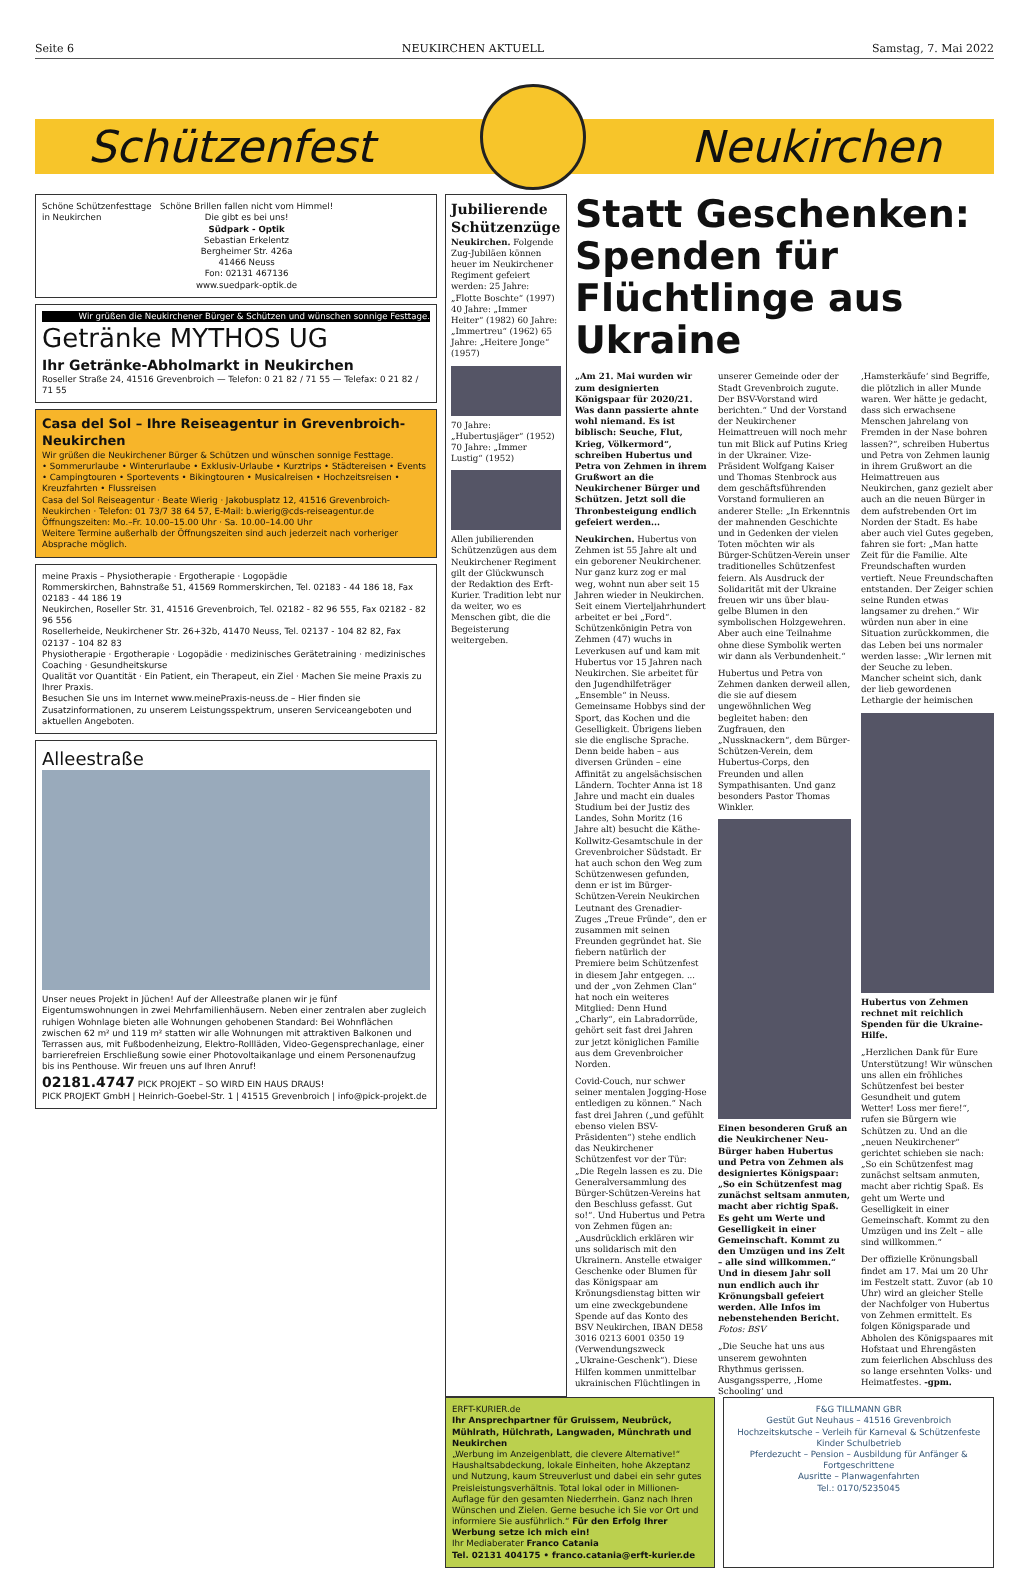Seite 6 NEUKIRCHEN AKTUELL Samstag, 7. Mai 2022
Schützenfest Neukirchen
Schöne Schützenfesttage in Neukirchen
Schöne Brillen fallen nicht vom Himmel!
Die gibt es bei uns!
Südpark - Optik
Sebastian Erkelentz
Bergheimer Str. 426a
41466 Neuss
Fon: 02131 467136
www.suedpark-optik.de
Wir grüßen die Neukirchener Bürger & Schützen und wünschen sonnige Festtage.
Getränke MYTHOS UG
Ihr Getränke-Abholmarkt in Neukirchen
Roseller Straße 24, 41516 Grevenbroich — Telefon: 0 21 82 / 71 55 — Telefax: 0 21 82 / 71 55
Casa del Sol – Ihre Reiseagentur in Grevenbroich-Neukirchen
Wir grüßen die Neukirchener Bürger & Schützen und wünschen sonnige Festtage.
• Sommerurlaube • Winterurlaube • Exklusiv-Urlaube • Kurztrips • Städtereisen • Events • Campingtouren • Sportevents • Bikingtouren • Musicalreisen • Hochzeitsreisen • Kreuzfahrten • Flussreisen
Casa del Sol Reiseagentur · Beate Wierig · Jakobusplatz 12, 41516 Grevenbroich-Neukirchen · Telefon: 01 73/7 38 64 57, E-Mail: b.wierig@cds-reiseagentur.de
Öffnungszeiten: Mo.–Fr. 10.00–15.00 Uhr · Sa. 10.00–14.00 Uhr
Weitere Termine außerhalb der Öffnungszeiten sind auch jederzeit nach vorheriger Absprache möglich.
meine Praxis – Physiotherapie · Ergotherapie · Logopädie
Rommerskirchen, Bahnstraße 51, 41569 Rommerskirchen, Tel. 02183 - 44 186 18, Fax 02183 - 44 186 19
Neukirchen, Roseller Str. 31, 41516 Grevenbroich, Tel. 02182 - 82 96 555, Fax 02182 - 82 96 556
Rosellerheide, Neukirchener Str. 26+32b, 41470 Neuss, Tel. 02137 - 104 82 82, Fax 02137 - 104 82 83
Physiotherapie · Ergotherapie · Logopädie · medizinisches Gerätetraining · medizinisches Coaching · Gesundheitskurse
Qualität vor Quantität · Ein Patient, ein Therapeut, ein Ziel · Machen Sie meine Praxis zu Ihrer Praxis.
Besuchen Sie uns im Internet www.meinePraxis-neuss.de – Hier finden sie Zusatzinformationen, zu unserem Leistungsspektrum, unseren Serviceangeboten und aktuellen Angeboten.
Alleestraße
Unser neues Projekt in Jüchen! Auf der Alleestraße planen wir je fünf Eigentumswohnungen in zwei Mehrfamilienhäusern. Neben einer zentralen aber zugleich ruhigen Wohnlage bieten alle Wohnungen gehobenen Standard: Bei Wohnflächen zwischen 62 m² und 119 m² statten wir alle Wohnungen mit attraktiven Balkonen und Terrassen aus, mit Fußbodenheizung, Elektro-Rollläden, Video-Gegensprechanlage, einer barrierefreien Erschließung sowie einer Photovoltaikanlage und einem Personenaufzug bis ins Penthouse. Wir freuen uns auf Ihren Anruf!
02181.4747 PICK PROJEKT – SO WIRD EIN HAUS DRAUS!
PICK PROJEKT GmbH | Heinrich-Goebel-Str. 1 | 41515 Grevenbroich | info@pick-projekt.de
Jubilierende Schützenzüge
Neukirchen. Folgende Zug-Jubiläen können heuer im Neukirchener Regiment gefeiert werden: 25 Jahre: „Flotte Boschte“ (1997) 40 Jahre: „Immer Heiter“ (1982) 60 Jahre: „Immertreu“ (1962) 65 Jahre: „Heitere Jonge“ (1957)
70 Jahre: „Hubertusjäger“ (1952) 70 Jahre: „Immer Lustig“ (1952)
Allen jubilierenden Schützenzügen aus dem Neukirchener Regiment gilt der Glückwunsch der Redaktion des Erft-Kurier. Tradition lebt nur da weiter, wo es Menschen gibt, die die Begeisterung weitergeben.
Statt Geschenken: Spenden für Flüchtlinge aus Ukraine
„Am 21. Mai wurden wir zum designierten Königspaar für 2020/21. Was dann passierte ahnte wohl niemand. Es ist biblisch: Seuche, Flut, Krieg, Völkermord“, schreiben Hubertus und Petra von Zehmen in ihrem Grußwort an die Neukirchener Bürger und Schützen. Jetzt soll die Thronbesteigung endlich gefeiert werden...
Neukirchen. Hubertus von Zehmen ist 55 Jahre alt und ein geborener Neukirchener. Nur ganz kurz zog er mal weg, wohnt nun aber seit 15 Jahren wieder in Neukirchen. Seit einem Vierteljahrhundert arbeitet er bei „Ford“. Schützenkönigin Petra von Zehmen (47) wuchs in Leverkusen auf und kam mit Hubertus vor 15 Jahren nach Neukirchen. Sie arbeitet für den Jugendhilfeträger „Ensemble“ in Neuss. Gemeinsame Hobbys sind der Sport, das Kochen und die Geselligkeit. Übrigens lieben sie die englische Sprache. Denn beide haben – aus diversen Gründen – eine Affinität zu angelsächsischen Ländern. Tochter Anna ist 18 Jahre und macht ein duales Studium bei der Justiz des Landes, Sohn Moritz (16 Jahre alt) besucht die Käthe-Kollwitz-Gesamtschule in der Grevenbroicher Südstadt. Er hat auch schon den Weg zum Schützenwesen gefunden, denn er ist im Bürger-Schützen-Verein Neukirchen Leutnant des Grenadier-Zuges „Treue Fründe“, den er zusammen mit seinen Freunden gegründet hat. Sie fiebern natürlich der Premiere beim Schützenfest in diesem Jahr entgegen. ... und der „von Zehmen Clan“ hat noch ein weiteres Mitglied: Denn Hund „Charly“, ein Labradorrüde, gehört seit fast drei Jahren zur jetzt königlichen Familie aus dem Grevenbroicher Norden.
Covid-Couch, nur schwer seiner mentalen Jogging-Hose entledigen zu können.“ Nach fast drei Jahren („und gefühlt ebenso vielen BSV-Präsidenten“) stehe endlich das Neukirchener Schützenfest vor der Tür: „Die Regeln lassen es zu. Die Generalversammlung des Bürger-Schützen-Vereins hat den Beschluss gefasst. Gut so!“. Und Hubertus und Petra von Zehmen fügen an: „Ausdrücklich erklären wir uns solidarisch mit den Ukrainern. Anstelle etwaiger Geschenke oder Blumen für das Königspaar am Krönungsdienstag bitten wir um eine zweckgebundene Spende auf das Konto des BSV Neukirchen, IBAN DE58 3016 0213 6001 0350 19 (Verwendungszweck „Ukraine-Geschenk“). Diese Hilfen kommen unmittelbar ukrainischen Flüchtlingen in unserer Gemeinde oder der Stadt Grevenbroich zugute. Der BSV-Vorstand wird berichten.“ Und der Vorstand der Neukirchener Heimattreuen will noch mehr tun mit Blick auf Putins Krieg in der Ukrainer. Vize-Präsident Wolfgang Kaiser und Thomas Stenbrock aus dem geschäftsführenden Vorstand formulieren an anderer Stelle: „In Erkenntnis der mahnenden Geschichte und in Gedenken der vielen Toten möchten wir als Bürger-Schützen-Verein unser traditionelles Schützenfest feiern. Als Ausdruck der Solidarität mit der Ukraine freuen wir uns über blau-gelbe Blumen in den symbolischen Holzgewehren. Aber auch eine Teilnahme ohne diese Symbolik werten wir dann als Verbundenheit.“
Hubertus und Petra von Zehmen danken derweil allen, die sie auf diesem ungewöhnlichen Weg begleitet haben: den Zugfrauen, den „Nussknackern“, dem Bürger-Schützen-Verein, dem Hubertus-Corps, den Freunden und allen Sympathisanten. Und ganz besonders Pastor Thomas Winkler.
Einen besonderen Gruß an die Neukirchener Neu-Bürger haben Hubertus und Petra von Zehmen als designiertes Königspaar: „So ein Schützenfest mag zunächst seltsam anmuten, macht aber richtig Spaß. Es geht um Werte und Geselligkeit in einer Gemeinschaft. Kommt zu den Umzügen und ins Zelt – alle sind willkommen.“ Und in diesem Jahr soll nun endlich auch ihr Krönungsball gefeiert werden. Alle Infos im nebenstehenden Bericht. Fotos: BSV
„Die Seuche hat uns aus unserem gewohnten Rhythmus gerissen. Ausgangssperre, ‚Home Schooling‘ und ‚Hamsterkäufe‘ sind Begriffe, die plötzlich in aller Munde waren. Wer hätte je gedacht, dass sich erwachsene Menschen jahrelang von Fremden in der Nase bohren lassen?“, schreiben Hubertus und Petra von Zehmen launig in ihrem Grußwort an die Heimattreuen aus Neukirchen, ganz gezielt aber auch an die neuen Bürger in dem aufstrebenden Ort im Norden der Stadt. Es habe aber auch viel Gutes gegeben, fahren sie fort: „Man hatte Zeit für die Familie. Alte Freundschaften wurden vertieft. Neue Freundschaften entstanden. Der Zeiger schien seine Runden etwas langsamer zu drehen.“ Wir würden nun aber in eine Situation zurückkommen, die das Leben bei uns normaler werden lasse: „Wir lernen mit der Seuche zu leben. Mancher scheint sich, dank der lieb gewordenen Lethargie der heimischen
Hubertus von Zehmen rechnet mit reichlich Spenden für die Ukraine-Hilfe.
„Herzlichen Dank für Eure Unterstützung! Wir wünschen uns allen ein fröhliches Schützenfest bei bester Gesundheit und gutem Wetter! Loss mer fiere!“, rufen sie Bürgern wie Schützen zu. Und an die „neuen Neukirchener“ gerichtet schieben sie nach: „So ein Schützenfest mag zunächst seltsam anmuten, macht aber richtig Spaß. Es geht um Werte und Geselligkeit in einer Gemeinschaft. Kommt zu den Umzügen und ins Zelt – alle sind willkommen.“
Der offizielle Krönungsball findet am 17. Mai um 20 Uhr im Festzelt statt. Zuvor (ab 10 Uhr) wird an gleicher Stelle der Nachfolger von Hubertus von Zehmen ermittelt. Es folgen Königsparade und Abholen des Königspaares mit Hofstaat und Ehrengästen zum feierlichen Abschluss des so lange ersehnten Volks- und Heimatfestes. -gpm.
ERFT-KURIER.de
Ihr Ansprechpartner für Gruissem, Neubrück, Mühlrath, Hülchrath, Langwaden, Münchrath und Neukirchen
„Werbung im Anzeigenblatt, die clevere Alternative!“ Haushaltsabdeckung, lokale Einheiten, hohe Akzeptanz und Nutzung, kaum Streuverlust und dabei ein sehr gutes Preisleistungsverhältnis. Total lokal oder in Millionen-Auflage für den gesamten Niederrhein. Ganz nach Ihren Wünschen und Zielen. Gerne besuche ich Sie vor Ort und informiere Sie ausführlich.“ Für den Erfolg Ihrer Werbung setze ich mich ein!
Ihr Mediaberater Franco Catania
Tel. 02131 404175 • franco.catania@erft-kurier.de
F&G TILLMANN GBR
Gestüt Gut Neuhaus – 41516 Grevenbroich
Hochzeitskutsche – Verleih für Karneval & Schützenfeste
Kinder Schulbetrieb
Pferdezucht – Pension – Ausbildung für Anfänger & Fortgeschrittene
Ausritte – Planwagenfahrten
Tel.: 0170/5235045